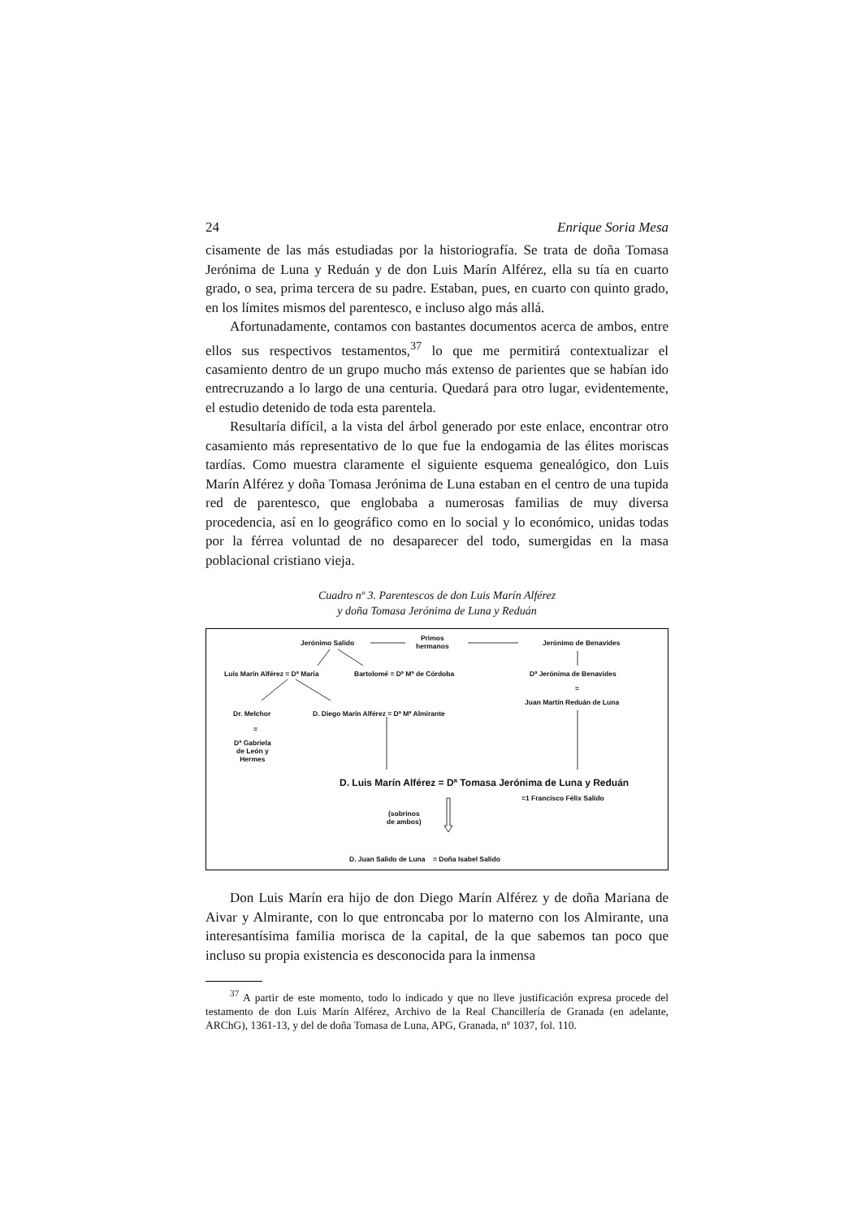24 Enrique Soria Mesa
cisamente de las más estudiadas por la historiografía. Se trata de doña Tomasa Jerónima de Luna y Reduán y de don Luis Marín Alférez, ella su tía en cuarto grado, o sea, prima tercera de su padre. Estaban, pues, en cuarto con quinto grado, en los límites mismos del parentesco, e incluso algo más allá.
Afortunadamente, contamos con bastantes documentos acerca de ambos, entre ellos sus respectivos testamentos,<sup>37</sup> lo que me permitirá contextualizar el casamiento dentro de un grupo mucho más extenso de parientes que se habían ido entrecruzando a lo largo de una centuria. Quedará para otro lugar, evidentemente, el estudio detenido de toda esta parentela.
Resultaría difícil, a la vista del árbol generado por este enlace, encontrar otro casamiento más representativo de lo que fue la endogamia de las élites moriscas tardías. Como muestra claramente el siguiente esquema genealógico, don Luis Marín Alférez y doña Tomasa Jerónima de Luna estaban en el centro de una tupida red de parentesco, que englobaba a numerosas familias de muy diversa procedencia, así en lo geográfico como en lo social y lo económico, unidas todas por la férrea voluntad de no desaparecer del todo, sumergidas en la masa poblacional cristiano vieja.
Cuadro nº 3. Parentescos de don Luis Marín Alférez
y doña Tomasa Jerónima de Luna y Reduán
Jerónimo Salido
Primos
hermanos
Jerónimo de Benavides
Luis Marín Alférez = Dª María Bartolomé = Dª Mª de Córdoba Dª Jerónima de Benavides
=
Juan Martín Reduán de Luna
Dr. Melchor
D. Diego Marín Alférez = Dª Mª Almirante
=
Dª Gabriela
de León y
Hermes
D. Luis Marín Alférez = Dª Tomasa Jerónima de Luna y Reduán
=1 Francisco Félix Salido
(sobrinos
de ambos)
D. Juan Salido de Luna = Doña Isabel Salido
Don Luis Marín era hijo de don Diego Marín Alférez y de doña Mariana de Aivar y Almirante, con lo que entroncaba por lo materno con los Almirante, una interesantísima familia morisca de la capital, de la que sabemos tan poco que incluso su propia existencia es desconocida para la inmensa
<sup>37</sup> A partir de este momento, todo lo indicado y que no lleve justificación expresa procede del testamento de don Luis Marín Alférez, Archivo de la Real Chancillería de Granada (en adelante, ARChG), 1361-13, y del de doña Tomasa de Luna, APG, Granada, nº 1037, fol. 110.